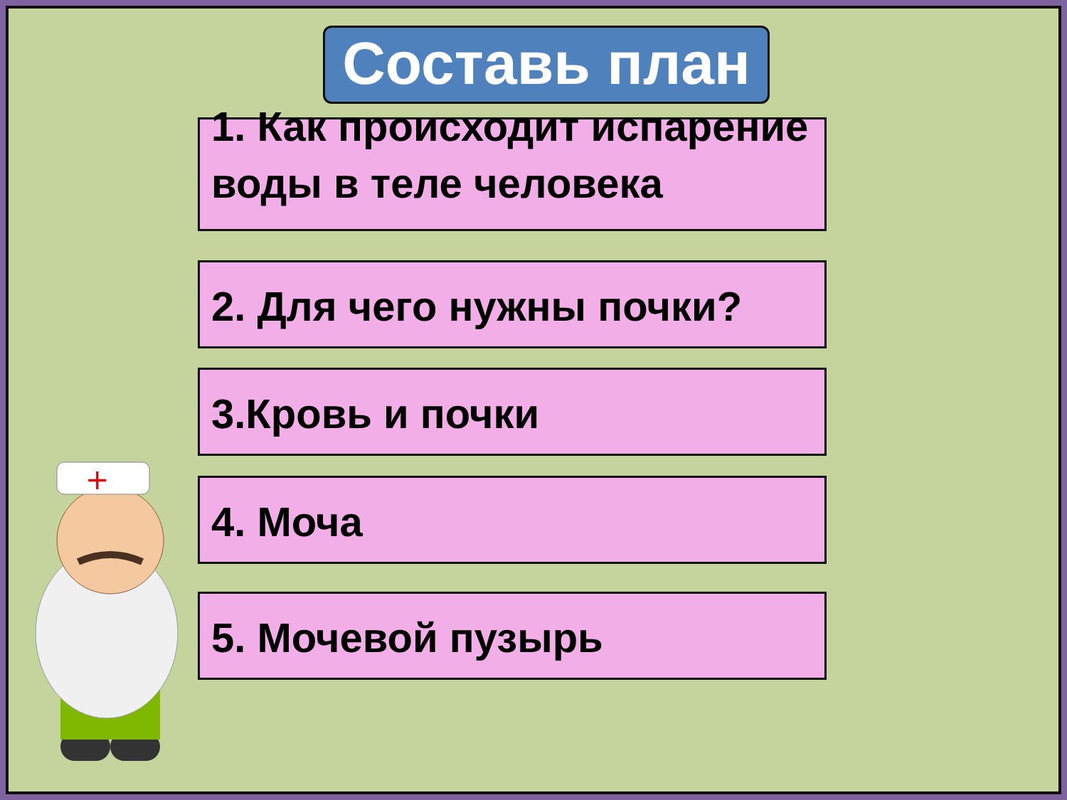Составь план
1. Как происходит испарение воды в теле человека
2. Для чего нужны почки?
3.Кровь и почки
4. Моча
5. Мочевой пузырь
+